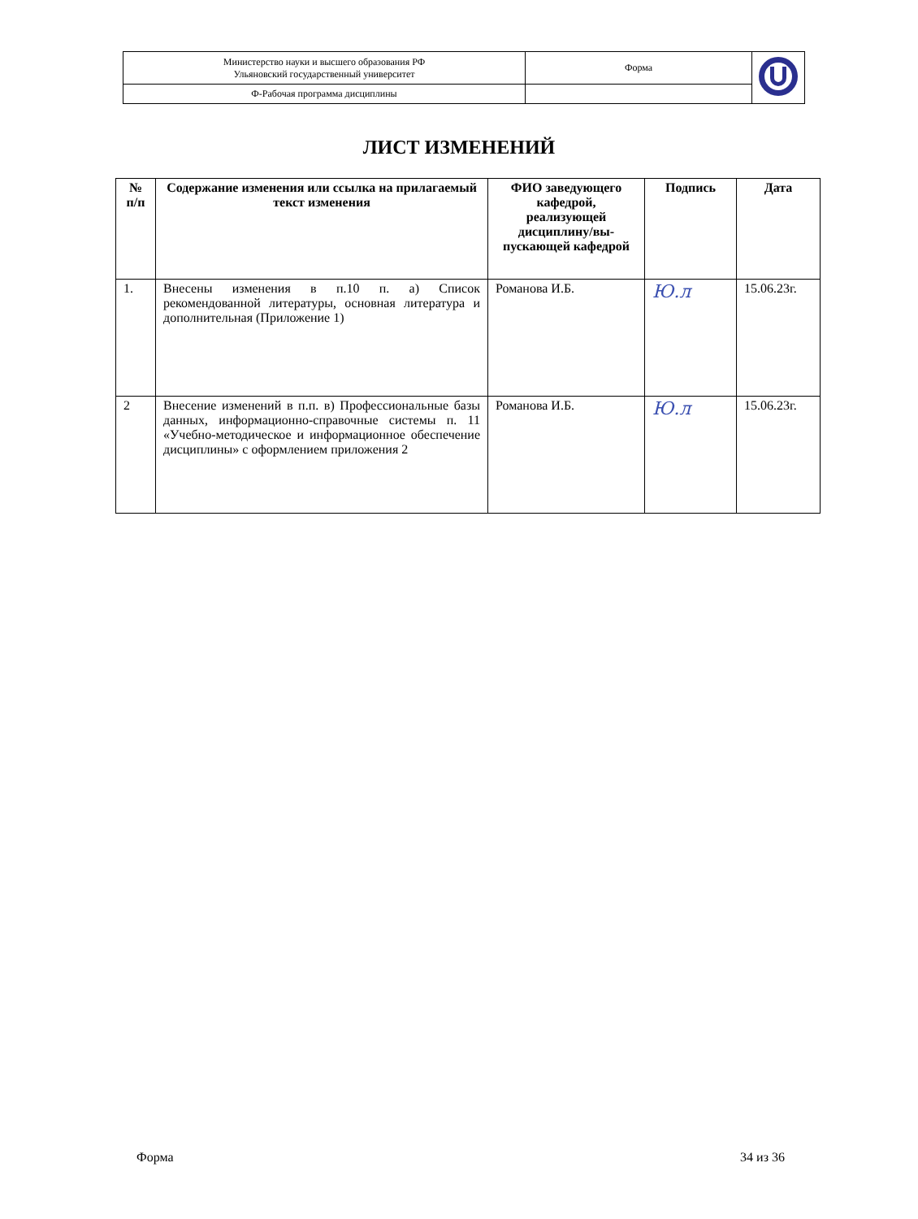| Министерство науки и высшего образования РФ Ульяновский государственный университет | Форма | |
| Ф-Рабочая программа дисциплины | | |
ЛИСТ ИЗМЕНЕНИЙ
| № п/п | Содержание изменения или ссылка на прилагаемый текст изменения | ФИО заведующего кафедрой, реализующей дисциплину/вы-пускающей кафедрой | Подпись | Дата |
| --- | --- | --- | --- | --- |
| 1. | Внесены изменения в п.10 п. а) Список рекомендованной литературы, основная литература и дополнительная (Приложение 1) | Романова И.Б. | Ю.л | 15.06.23г. |
| 2 | Внесение изменений в п.п. в) Профессиональные базы данных, информационно-справочные системы п. 11 «Учебно-методическое и информационное обеспечение дисциплины» с оформлением приложения 2 | Романова И.Б. | Ю.л | 15.06.23г. |
Форма 34 из 36